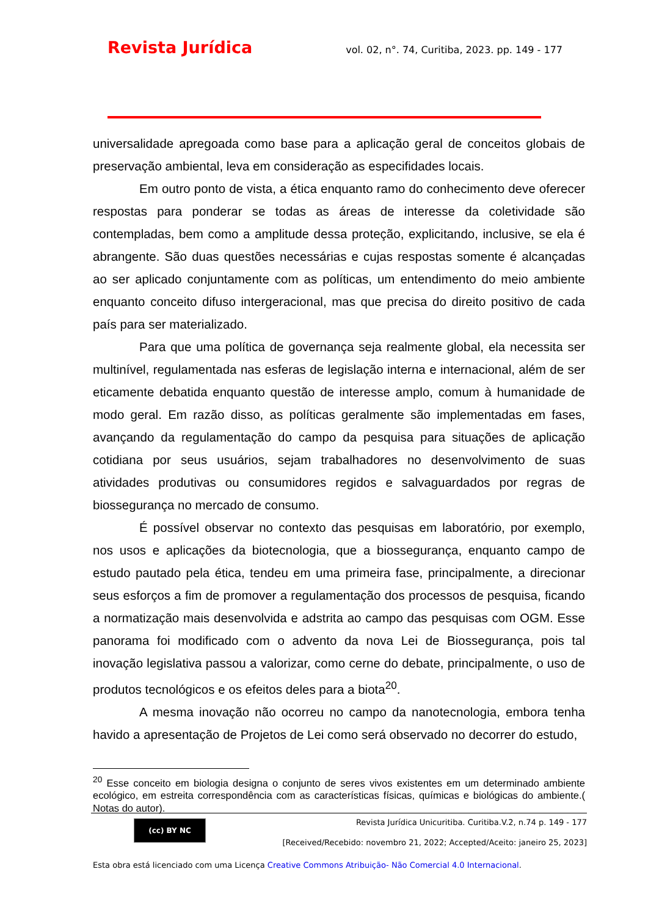Revista Jurídica vol. 02, n°. 74, Curitiba, 2023. pp. 149 - 177
universalidade apregoada como base para a aplicação geral de conceitos globais de preservação ambiental, leva em consideração as especifidades locais.
Em outro ponto de vista, a ética enquanto ramo do conhecimento deve oferecer respostas para ponderar se todas as áreas de interesse da coletividade são contempladas, bem como a amplitude dessa proteção, explicitando, inclusive, se ela é abrangente. São duas questões necessárias e cujas respostas somente é alcançadas ao ser aplicado conjuntamente com as políticas, um entendimento do meio ambiente enquanto conceito difuso intergeracional, mas que precisa do direito positivo de cada país para ser materializado.
Para que uma política de governança seja realmente global, ela necessita ser multinível, regulamentada nas esferas de legislação interna e internacional, além de ser eticamente debatida enquanto questão de interesse amplo, comum à humanidade de modo geral. Em razão disso, as políticas geralmente são implementadas em fases, avançando da regulamentação do campo da pesquisa para situações de aplicação cotidiana por seus usuários, sejam trabalhadores no desenvolvimento de suas atividades produtivas ou consumidores regidos e salvaguardados por regras de biossegurança no mercado de consumo.
É possível observar no contexto das pesquisas em laboratório, por exemplo, nos usos e aplicações da biotecnologia, que a biossegurança, enquanto campo de estudo pautado pela ética, tendeu em uma primeira fase, principalmente, a direcionar seus esforços a fim de promover a regulamentação dos processos de pesquisa, ficando a normatização mais desenvolvida e adstrita ao campo das pesquisas com OGM. Esse panorama foi modificado com o advento da nova Lei de Biossegurança, pois tal inovação legislativa passou a valorizar, como cerne do debate, principalmente, o uso de produtos tecnológicos e os efeitos deles para a biota<sup>20</sup>.
A mesma inovação não ocorreu no campo da nanotecnologia, embora tenha havido a apresentação de Projetos de Lei como será observado no decorrer do estudo,
<sup>20</sup> Esse conceito em biologia designa o conjunto de seres vivos existentes em um determinado ambiente ecológico, em estreita correspondência com as características físicas, químicas e biológicas do ambiente.( Notas do autor).
(cc) BY NC
Revista Jurídica Unicuritiba. Curitiba.V.2, n.74 p. 149 - 177
[Received/Recebido: novembro 21, 2022; Accepted/Aceito: janeiro 25, 2023]
Esta obra está licenciado com uma Licença Creative Commons Atribuição- Não Comercial 4.0 Internacional.